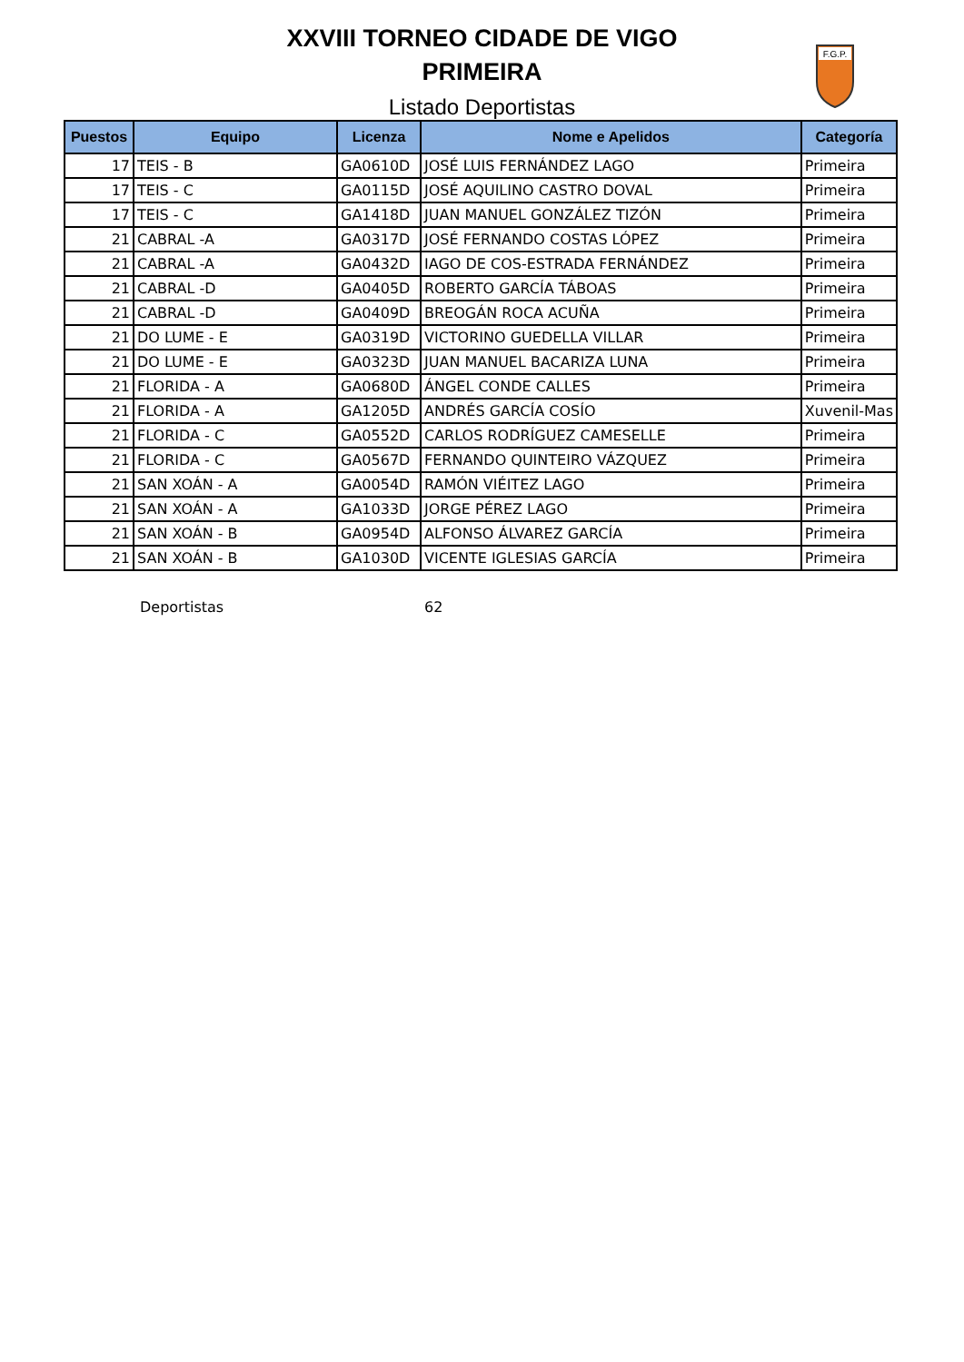XXVIII TORNEO CIDADE DE VIGO
PRIMEIRA
Listado Deportistas
F.G.P.
| Puestos | Equipo | Licenza | Nome e Apelidos | Categoría |
| --- | --- | --- | --- | --- |
| 17 | TEIS - B | GA0610D | JOSÉ LUIS FERNÁNDEZ LAGO | Primeira |
| 17 | TEIS - C | GA0115D | JOSÉ AQUILINO CASTRO DOVAL | Primeira |
| 17 | TEIS - C | GA1418D | JUAN MANUEL GONZÁLEZ TIZÓN | Primeira |
| 21 | CABRAL -A | GA0317D | JOSÉ FERNANDO COSTAS LÓPEZ | Primeira |
| 21 | CABRAL -A | GA0432D | IAGO DE COS-ESTRADA FERNÁNDEZ | Primeira |
| 21 | CABRAL -D | GA0405D | ROBERTO GARCÍA TÁBOAS | Primeira |
| 21 | CABRAL -D | GA0409D | BREOGÁN ROCA ACUÑA | Primeira |
| 21 | DO LUME - E | GA0319D | VICTORINO GUEDELLA VILLAR | Primeira |
| 21 | DO LUME - E | GA0323D | JUAN MANUEL BACARIZA LUNA | Primeira |
| 21 | FLORIDA - A | GA0680D | ÁNGEL CONDE CALLES | Primeira |
| 21 | FLORIDA - A | GA1205D | ANDRÉS GARCÍA COSÍO | Xuvenil-Mas |
| 21 | FLORIDA - C | GA0552D | CARLOS RODRÍGUEZ CAMESELLE | Primeira |
| 21 | FLORIDA - C | GA0567D | FERNANDO QUINTEIRO VÁZQUEZ | Primeira |
| 21 | SAN XOÁN - A | GA0054D | RAMÓN VIÉITEZ LAGO | Primeira |
| 21 | SAN XOÁN - A | GA1033D | JORGE PÉREZ LAGO | Primeira |
| 21 | SAN XOÁN - B | GA0954D | ALFONSO ÁLVAREZ GARCÍA | Primeira |
| 21 | SAN XOÁN - B | GA1030D | VICENTE IGLESIAS GARCÍA | Primeira |
Deportistas 62